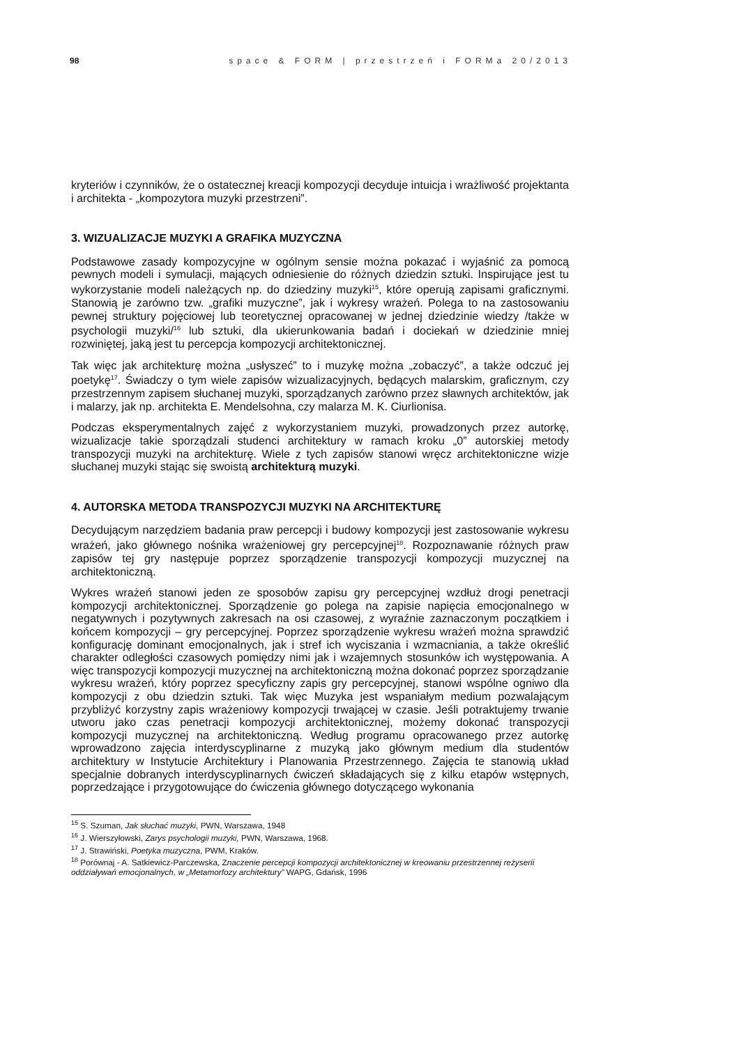98 space & FORM | przestrzeń i FORMa 20/2013
kryteriów i czynników, że o ostatecznej kreacji kompozycji decyduje intuicja i wrażliwość projektanta i architekta - „kompozytora muzyki przestrzeni”.
3. WIZUALIZACJE MUZYKI A GRAFIKA MUZYCZNA
Podstawowe zasady kompozycyjne w ogólnym sensie można pokazać i wyjaśnić za pomocą pewnych modeli i symulacji, mających odniesienie do różnych dziedzin sztuki. Inspirujące jest tu wykorzystanie modeli należących np. do dziedziny muzyki<sup>15</sup>, które operują zapisami graficznymi. Stanowią je zarówno tzw. „grafiki muzyczne”, jak i wykresy wrażeń. Polega to na zastosowaniu pewnej struktury pojęciowej lub teoretycznej opracowanej w jednej dziedzinie wiedzy /także w psychologii muzyki/<sup>16</sup> lub sztuki, dla ukierunkowania badań i dociekań w dziedzinie mniej rozwiniętej, jaką jest tu percepcja kompozycji architektonicznej.
Tak więc jak architekturę można „usłyszeć” to i muzykę można „zobaczyć”, a także odczuć jej poetykę<sup>17</sup>. Świadczy o tym wiele zapisów wizualizacyjnych, będących malarskim, graficznym, czy przestrzennym zapisem słuchanej muzyki, sporządzanych zarówno przez sławnych architektów, jak i malarzy, jak np. architekta E. Mendelsohna, czy malarza M. K. Ciurlionisa.
Podczas eksperymentalnych zajęć z wykorzystaniem muzyki, prowadzonych przez autorkę, wizualizacje takie sporządzali studenci architektury w ramach kroku „0” autorskiej metody transpozycji muzyki na architekturę. Wiele z tych zapisów stanowi wręcz architektoniczne wizje słuchanej muzyki stając się swoistą architekturą muzyki.
4. AUTORSKA METODA TRANSPOZYCJI MUZYKI NA ARCHITEKTURĘ
Decydującym narzędziem badania praw percepcji i budowy kompozycji jest zastosowanie wykresu wrażeń, jako głównego nośnika wrażeniowej gry percepcyjnej<sup>18</sup>. Rozpoznawanie różnych praw zapisów tej gry następuje poprzez sporządzenie transpozycji kompozycji muzycznej na architektoniczną.
Wykres wrażeń stanowi jeden ze sposobów zapisu gry percepcyjnej wzdłuż drogi penetracji kompozycji architektonicznej. Sporządzenie go polega na zapisie napięcia emocjonalnego w negatywnych i pozytywnych zakresach na osi czasowej, z wyraźnie zaznaczonym początkiem i końcem kompozycji – gry percepcyjnej. Poprzez sporządzenie wykresu wrażeń można sprawdzić konfigurację dominant emocjonalnych, jak i stref ich wyciszania i wzmacniania, a także określić charakter odległości czasowych pomiędzy nimi jak i wzajemnych stosunków ich występowania. A więc transpozycji kompozycji muzycznej na architektoniczną można dokonać poprzez sporządzanie wykresu wrażeń, który poprzez specyficzny zapis gry percepcyjnej, stanowi wspólne ogniwo dla kompozycji z obu dziedzin sztuki. Tak więc Muzyka jest wspaniałym medium pozwalającym przybliżyć korzystny zapis wrażeniowy kompozycji trwającej w czasie. Jeśli potraktujemy trwanie utworu jako czas penetracji kompozycji architektonicznej, możemy dokonać transpozycji kompozycji muzycznej na architektoniczną. Według programu opracowanego przez autorkę wprowadzono zajęcia interdyscyplinarne z muzyką jako głównym medium dla studentów architektury w Instytucie Architektury i Planowania Przestrzennego. Zajęcia te stanowią układ specjalnie dobranych interdyscyplinarnych ćwiczeń składających się z kilku etapów wstępnych, poprzedzające i przygotowujące do ćwiczenia głównego dotyczącego wykonania
<sup>15</sup> S. Szuman, Jak słuchać muzyki, PWN, Warszawa, 1948
<sup>16</sup> J. Wierszyłowski, Zarys psychologii muzyki, PWN, Warszawa, 1968.
<sup>17</sup> J. Strawiński, Poetyka muzyczna, PWM, Kraków.
<sup>18</sup> Porównaj - A. Satkiewicz-Parczewska, Znaczenie percepcji kompozycji architektonicznej w kreowaniu przestrzennej reżyserii oddziaływań emocjonalnych, w „Metamorfozy architektury” WAPG, Gdańsk, 1996